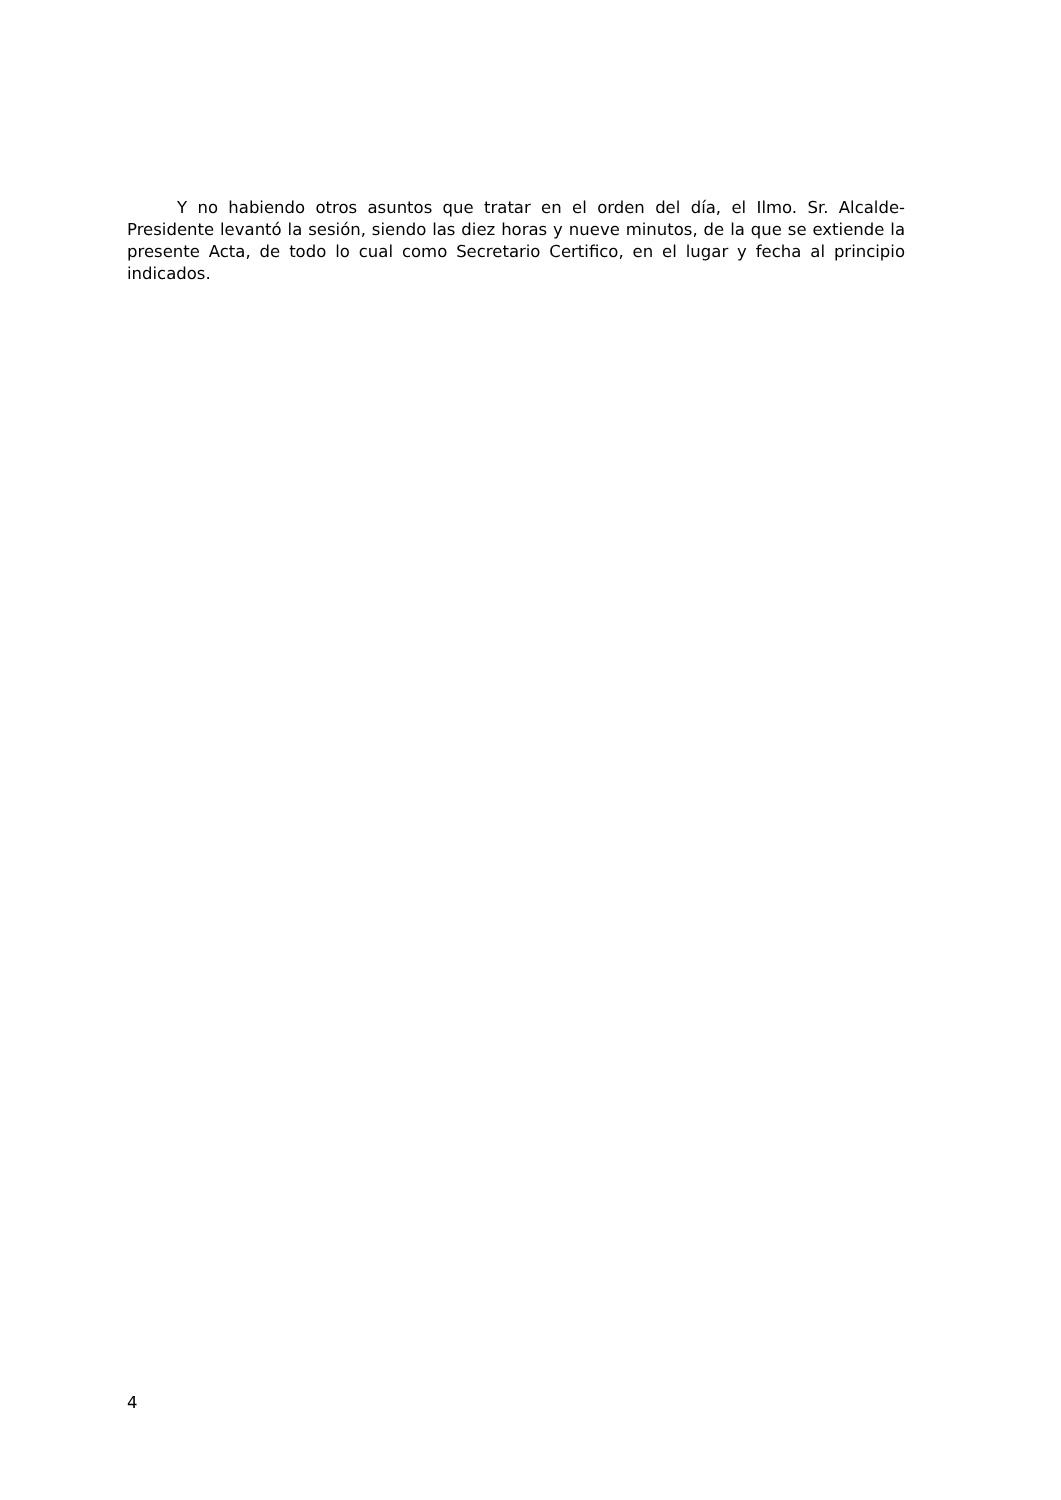Y no habiendo otros asuntos que tratar en el orden del día, el Ilmo. Sr. Alcalde-Presidente levantó la sesión, siendo las diez horas y nueve minutos, de la que se extiende la presente Acta, de todo lo cual como Secretario Certifico, en el lugar y fecha al principio indicados.
4